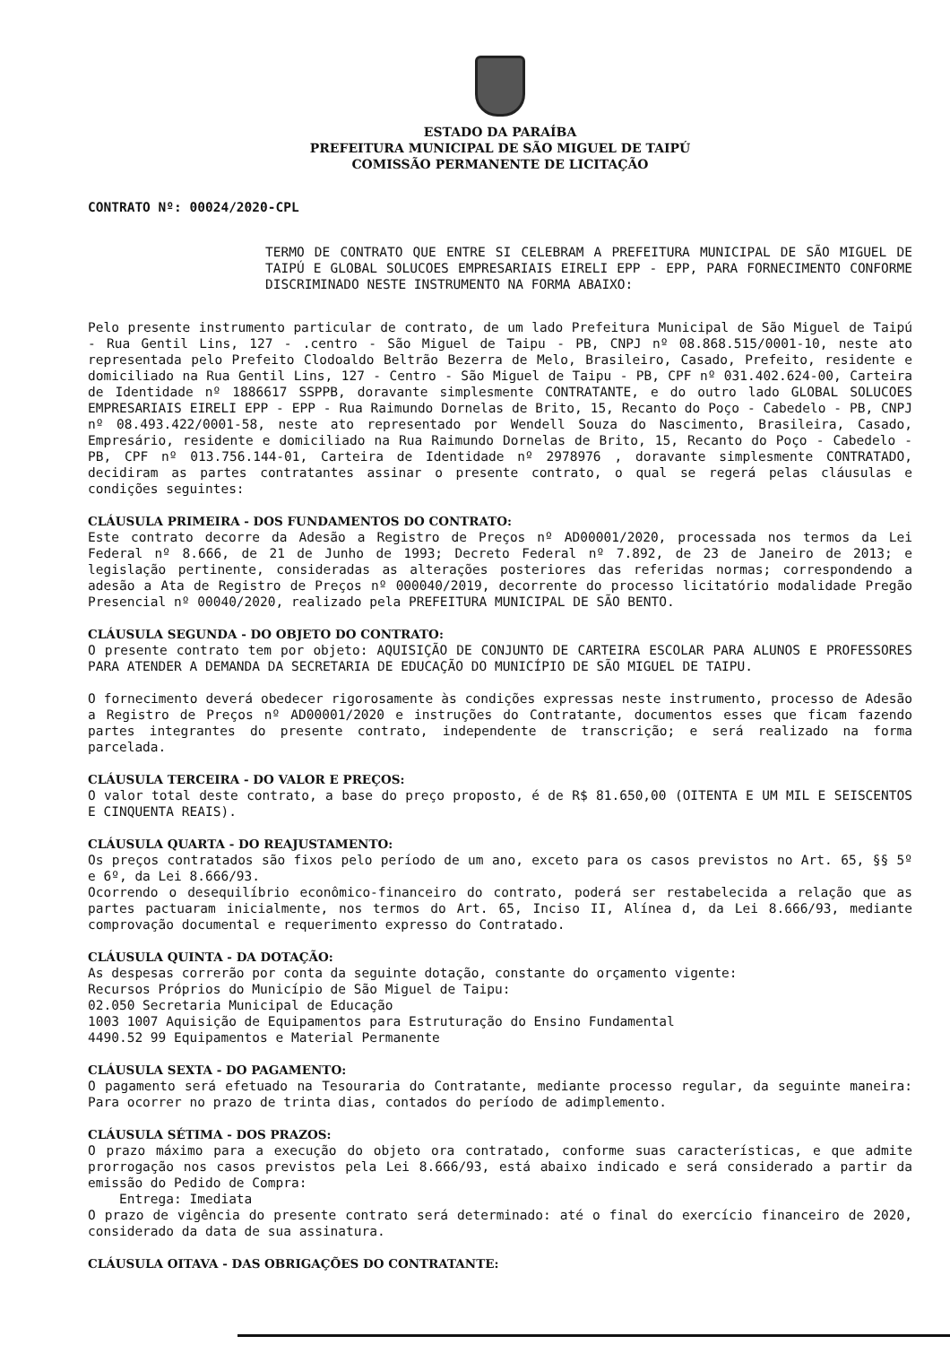ESTADO DA PARAÍBA
PREFEITURA MUNICIPAL DE SÃO MIGUEL DE TAIPÚ
COMISSÃO PERMANENTE DE LICITAÇÃO
CONTRATO Nº: 00024/2020-CPL
TERMO DE CONTRATO QUE ENTRE SI CELEBRAM A PREFEITURA MUNICIPAL DE SÃO MIGUEL DE TAIPÚ E GLOBAL SOLUCOES EMPRESARIAIS EIRELI EPP - EPP, PARA FORNECIMENTO CONFORME DISCRIMINADO NESTE INSTRUMENTO NA FORMA ABAIXO:
Pelo presente instrumento particular de contrato, de um lado Prefeitura Municipal de São Miguel de Taipú - Rua Gentil Lins, 127 - .centro - São Miguel de Taipu - PB, CNPJ nº 08.868.515/0001-10, neste ato representada pelo Prefeito Clodoaldo Beltrão Bezerra de Melo, Brasileiro, Casado, Prefeito, residente e domiciliado na Rua Gentil Lins, 127 - Centro - São Miguel de Taipu - PB, CPF nº 031.402.624-00, Carteira de Identidade nº 1886617 SSPPB, doravante simplesmente CONTRATANTE, e do outro lado GLOBAL SOLUCOES EMPRESARIAIS EIRELI EPP - EPP - Rua Raimundo Dornelas de Brito, 15, Recanto do Poço - Cabedelo - PB, CNPJ nº 08.493.422/0001-58, neste ato representado por Wendell Souza do Nascimento, Brasileira, Casado, Empresário, residente e domiciliado na Rua Raimundo Dornelas de Brito, 15, Recanto do Poço - Cabedelo - PB, CPF nº 013.756.144-01, Carteira de Identidade nº 2978976 , doravante simplesmente CONTRATADO, decidiram as partes contratantes assinar o presente contrato, o qual se regerá pelas cláusulas e condições seguintes:
CLÁUSULA PRIMEIRA - DOS FUNDAMENTOS DO CONTRATO:
Este contrato decorre da Adesão a Registro de Preços nº AD00001/2020, processada nos termos da Lei Federal nº 8.666, de 21 de Junho de 1993; Decreto Federal nº 7.892, de 23 de Janeiro de 2013; e legislação pertinente, consideradas as alterações posteriores das referidas normas; correspondendo a adesão a Ata de Registro de Preços nº 000040/2019, decorrente do processo licitatório modalidade Pregão Presencial nº 00040/2020, realizado pela PREFEITURA MUNICIPAL DE SÃO BENTO.
CLÁUSULA SEGUNDA - DO OBJETO DO CONTRATO:
O presente contrato tem por objeto: AQUISIÇÃO DE CONJUNTO DE CARTEIRA ESCOLAR PARA ALUNOS E PROFESSORES PARA ATENDER A DEMANDA DA SECRETARIA DE EDUCAÇÃO DO MUNICÍPIO DE SÃO MIGUEL DE TAIPU.
O fornecimento deverá obedecer rigorosamente às condições expressas neste instrumento, processo de Adesão a Registro de Preços nº AD00001/2020 e instruções do Contratante, documentos esses que ficam fazendo partes integrantes do presente contrato, independente de transcrição; e será realizado na forma parcelada.
CLÁUSULA TERCEIRA - DO VALOR E PREÇOS:
O valor total deste contrato, a base do preço proposto, é de R$ 81.650,00 (OITENTA E UM MIL E SEISCENTOS E CINQUENTA REAIS).
CLÁUSULA QUARTA - DO REAJUSTAMENTO:
Os preços contratados são fixos pelo período de um ano, exceto para os casos previstos no Art. 65, §§ 5º e 6º, da Lei 8.666/93.
Ocorrendo o desequilíbrio econômico-financeiro do contrato, poderá ser restabelecida a relação que as partes pactuaram inicialmente, nos termos do Art. 65, Inciso II, Alínea d, da Lei 8.666/93, mediante comprovação documental e requerimento expresso do Contratado.
CLÁUSULA QUINTA - DA DOTAÇÃO:
As despesas correrão por conta da seguinte dotação, constante do orçamento vigente:
Recursos Próprios do Município de São Miguel de Taipu:
02.050 Secretaria Municipal de Educação
1003 1007 Aquisição de Equipamentos para Estruturação do Ensino Fundamental
4490.52 99 Equipamentos e Material Permanente
CLÁUSULA SEXTA - DO PAGAMENTO:
O pagamento será efetuado na Tesouraria do Contratante, mediante processo regular, da seguinte maneira: Para ocorrer no prazo de trinta dias, contados do período de adimplemento.
CLÁUSULA SÉTIMA - DOS PRAZOS:
O prazo máximo para a execução do objeto ora contratado, conforme suas características, e que admite prorrogação nos casos previstos pela Lei 8.666/93, está abaixo indicado e será considerado a partir da emissão do Pedido de Compra:
Entrega: Imediata
O prazo de vigência do presente contrato será determinado: até o final do exercício financeiro de 2020, considerado da data de sua assinatura.
CLÁUSULA OITAVA - DAS OBRIGAÇÕES DO CONTRATANTE: